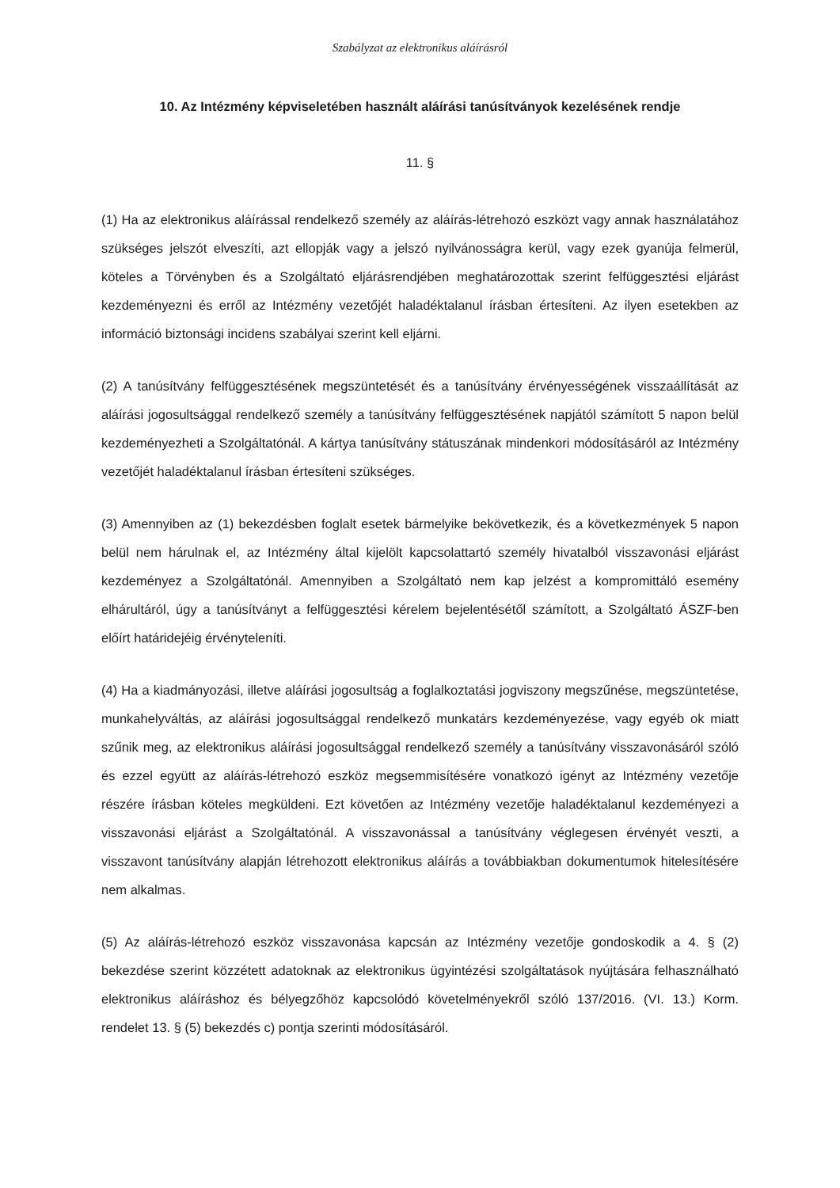Szabályzat az elektronikus aláírásról
10. Az Intézmény képviseletében használt aláírási tanúsítványok kezelésének rendje
11. §
(1) Ha az elektronikus aláírással rendelkező személy az aláírás-létrehozó eszközt vagy annak használatához szükséges jelszót elveszíti, azt ellopják vagy a jelszó nyilvánosságra kerül, vagy ezek gyanúja felmerül, köteles a Törvényben és a Szolgáltató eljárásrendjében meghatározottak szerint felfüggesztési eljárást kezdeményezni és erről az Intézmény vezetőjét haladéktalanul írásban értesíteni. Az ilyen esetekben az információ biztonsági incidens szabályai szerint kell eljárni.
(2) A tanúsítvány felfüggesztésének megszüntetését és a tanúsítvány érvényességének visszaállítását az aláírási jogosultsággal rendelkező személy a tanúsítvány felfüggesztésének napjától számított 5 napon belül kezdeményezheti a Szolgáltatónál. A kártya tanúsítvány státuszának mindenkori módosításáról az Intézmény vezetőjét haladéktalanul írásban értesíteni szükséges.
(3) Amennyiben az (1) bekezdésben foglalt esetek bármelyike bekövetkezik, és a következmények 5 napon belül nem hárulnak el, az Intézmény által kijelölt kapcsolattartó személy hivatalból visszavonási eljárást kezdeményez a Szolgáltatónál. Amennyiben a Szolgáltató nem kap jelzést a kompromittáló esemény elhárultáról, úgy a tanúsítványt a felfüggesztési kérelem bejelentésétől számított, a Szolgáltató ÁSZF-ben előírt határidejéig érvényteleníti.
(4) Ha a kiadmányozási, illetve aláírási jogosultság a foglalkoztatási jogviszony megszűnése, megszüntetése, munkahelyváltás, az aláírási jogosultsággal rendelkező munkatárs kezdeményezése, vagy egyéb ok miatt szűnik meg, az elektronikus aláírási jogosultsággal rendelkező személy a tanúsítvány visszavonásáról szóló és ezzel együtt az aláírás-létrehozó eszköz megsemmisítésére vonatkozó igényt az Intézmény vezetője részére írásban köteles megküldeni. Ezt követően az Intézmény vezetője haladéktalanul kezdeményezi a visszavonási eljárást a Szolgáltatónál. A visszavonással a tanúsítvány véglegesen érvényét veszti, a visszavont tanúsítvány alapján létrehozott elektronikus aláírás a továbbiakban dokumentumok hitelesítésére nem alkalmas.
(5) Az aláírás-létrehozó eszköz visszavonása kapcsán az Intézmény vezetője gondoskodik a 4. § (2) bekezdése szerint közzétett adatoknak az elektronikus ügyintézési szolgáltatások nyújtására felhasználható elektronikus aláíráshoz és bélyegzőhöz kapcsolódó követelményekről szóló 137/2016. (VI. 13.) Korm. rendelet 13. § (5) bekezdés c) pontja szerinti módosításáról.